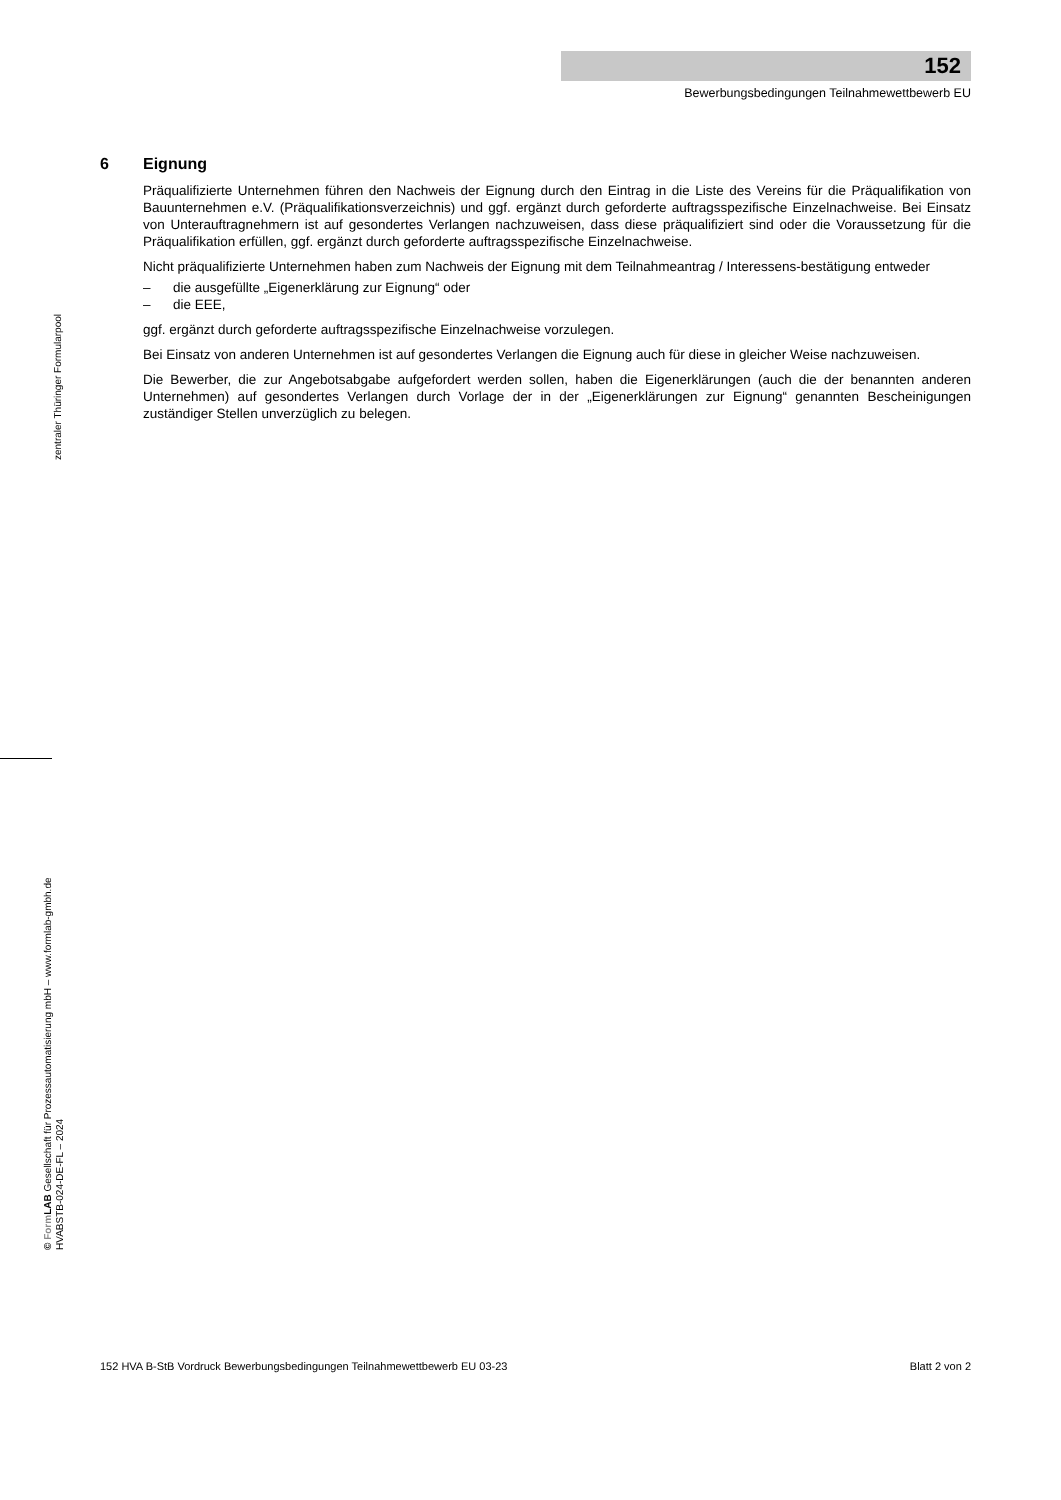152
Bewerbungsbedingungen Teilnahmewettbewerb EU
zentraler Thüringer Formularpool
© Form LAB Gesellschaft für Prozessautomatisierung mbH – www.formlab-gmbh.de
HVABSTB-024-DE-FL – 2024
6 Eignung
Präqualifizierte Unternehmen führen den Nachweis der Eignung durch den Eintrag in die Liste des Vereins für die Präqualifikation von Bauunternehmen e.V. (Präqualifikationsverzeichnis) und ggf. ergänzt durch geforderte auftragsspezifische Einzelnachweise. Bei Einsatz von Unterauftragnehmern ist auf gesondertes Verlangen nachzuweisen, dass diese präqualifiziert sind oder die Voraussetzung für die Präqualifikation erfüllen, ggf. ergänzt durch geforderte auftragsspezifische Einzelnachweise.
Nicht präqualifizierte Unternehmen haben zum Nachweis der Eignung mit dem Teilnahmeantrag / Interessens-bestätigung entweder
– die ausgefüllte „Eigenerklärung zur Eignung“ oder
– die EEE,
ggf. ergänzt durch geforderte auftragsspezifische Einzelnachweise vorzulegen.
Bei Einsatz von anderen Unternehmen ist auf gesondertes Verlangen die Eignung auch für diese in gleicher Weise nachzuweisen.
Die Bewerber, die zur Angebotsabgabe aufgefordert werden sollen, haben die Eigenerklärungen (auch die der benannten anderen Unternehmen) auf gesondertes Verlangen durch Vorlage der in der „Eigenerklärungen zur Eignung“ genannten Bescheinigungen zuständiger Stellen unverzüglich zu belegen.
152 HVA B-StB Vordruck Bewerbungsbedingungen Teilnahmewettbewerb EU 03-23 Blatt 2 von 2